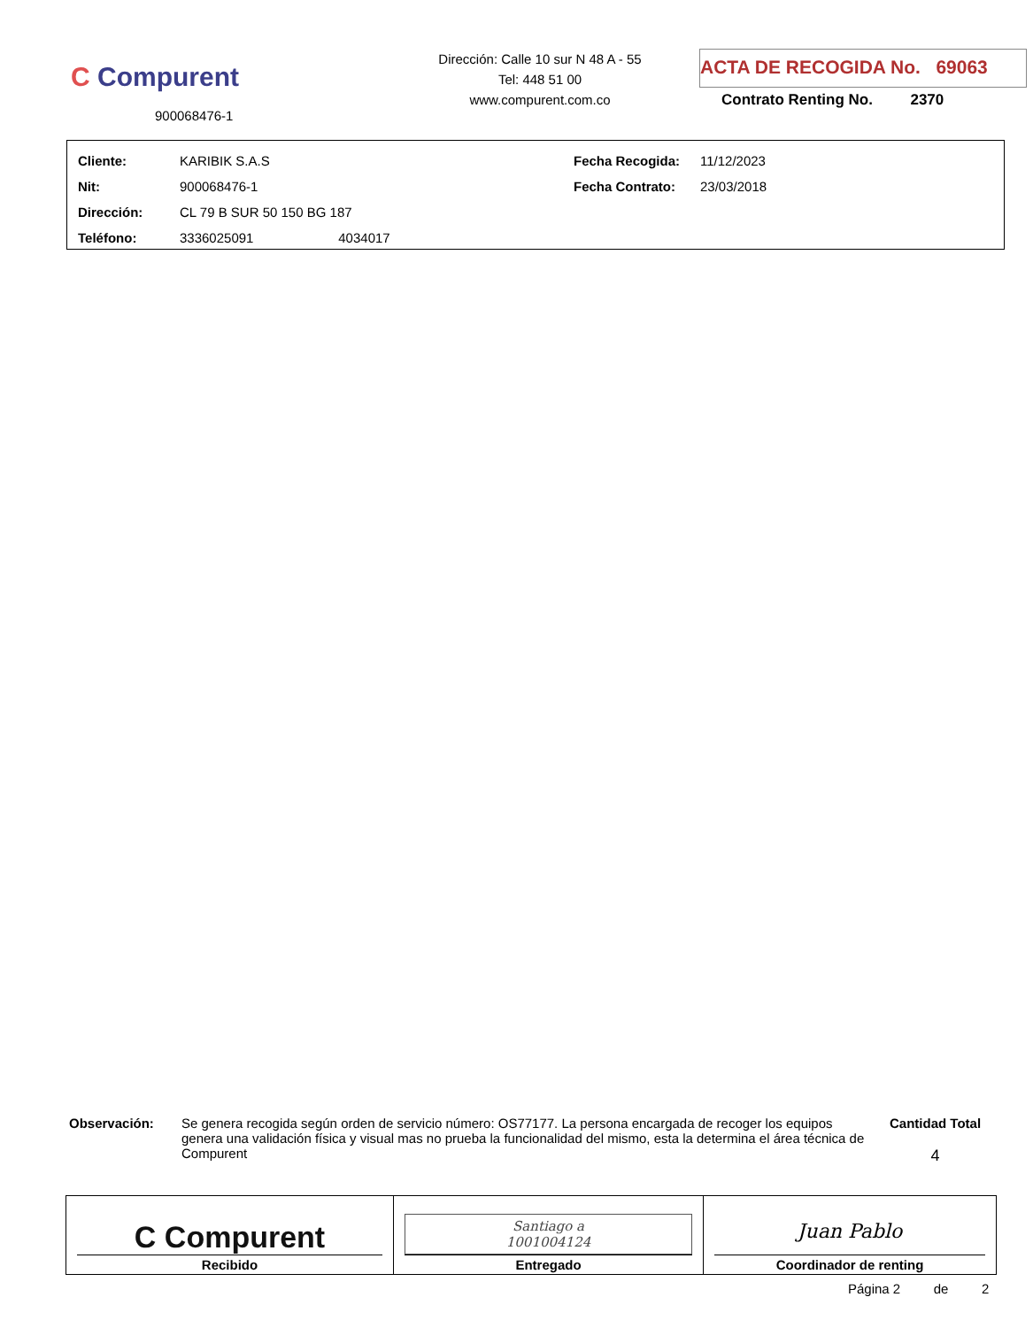C Compurent
900068476-1
Dirección: Calle 10 sur N 48 A - 55
Tel: 448 51 00
www.compurent.com.co
ACTA DE RECOGIDA No. 69063
Contrato Renting No. 2370
| Cliente: | KARIBIK S.A.S | Fecha Recogida: | 11/12/2023 |
| Nit: | 900068476-1 | Fecha Contrato: | 23/03/2018 |
| Dirección: | CL 79 B SUR 50 150 BG 187 | | |
| Teléfono: | 3336025091 4034017 | | |
Observación: Se genera recogida según orden de servicio número: OS77177. La persona encargada de recoger los equipos genera una validación física y visual mas no prueba la funcionalidad del mismo, esta la determina el área técnica de Compurent
Cantidad Total
4
| C Compurent Recibido | Santiago a 1001004124 Entregado | Juan Pablo Coordinador de renting |
Página 2 de 2